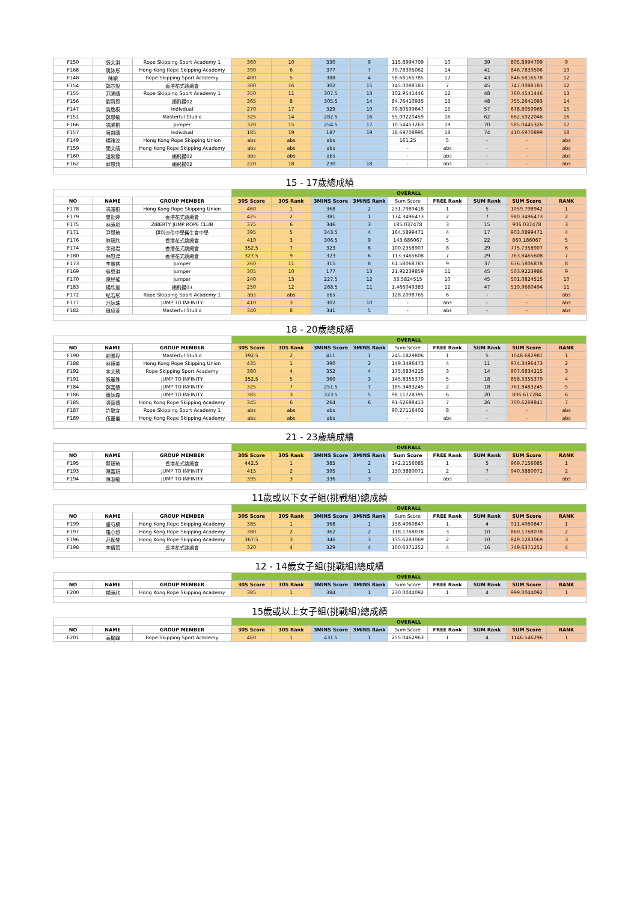| F150 | 張文淇 | Rope Skipping Sport Academy 1 | 360 | 10 | 330 | 9 | 115.8994709 | 10 | 39 | 805.8994709 | 9 |
| F168 | 庾詠彤 | Hong Kong Rope Skipping Academy | 390 | 6 | 377 | 7 | 79.78395062 | 14 | 41 | 846.7839506 | 10 |
| F148 | 陳穎 | Rope Skipping Sport Academy | 400 | 5 | 388 | 4 | 58.68165785 | 17 | 43 | 846.6816578 | 12 |
| F154 | 鄭芯悅 | 香港花式跳繩會 | 300 | 16 | 302 | 15 | 145.0088183 | 7 | 45 | 747.0088183 | 12 |
| F155 | 范睎晴 | Rope Skipping Sport Academy 1 | 350 | 11 | 307.5 | 13 | 102.9541446 | 12 | 48 | 760.4541446 | 13 |
| F156 | 劉莉恩 | 繩飛揚02 | 365 | 8 | 305.5 | 14 | 84.76410935 | 13 | 48 | 755.2641093 | 14 |
| F147 | 吳逸桐 | Indivdual | 270 | 17 | 329 | 10 | 79.80599647 | 15 | 57 | 678.8059965 | 15 |
| F151 | 鄭恩敏 | Masterful Studio | 325 | 14 | 282.5 | 16 | 55.00220459 | 16 | 62 | 662.5022046 | 16 |
| F166 | 馮晞桐 | Jumper | 320 | 15 | 254.5 | 17 | 10.54453263 | 19 | 70 | 585.0445326 | 17 |
| F157 | 陳凱晴 | Indivdual | 185 | 19 | 187 | 19 | 38.69708995 | 18 | 74 | 410.6970899 | 18 |
| F149 | 楊雅汶 | Hong Kong Rope Skipping Union | abs | abs | abs | | 161.25 | 5 | - | - | abs |
| F159 | 關文晴 | Hong Kong Rope Skipping Academy | abs | abs | abs | | - | abs | - | - | abs |
| F160 | 溫婉蓉 | 繩飛揚02 | abs | abs | abs | | - | abs | - | - | abs |
| F162 | 郭恩錡 | 繩飛揚02 | 220 | 18 | 230 | 18 | - | abs | - | - | abs |
| 15 - 17歲總成績 | | | | | | | | | | | |
| | | | OVERALL | | | | | | | | |
| NO | NAME | GROUP MEMBER | 30S Score | 30S Rank | 3MINS Score | 3MINS Rank | Sum Score | FREE Rank | SUM Rank | SUM Score | RANK |
| F178 | 馮濡桐 | Hong Kong Rope Skipping Union | 460 | 1 | 368 | 2 | 231.7989418 | 1 | 5 | 1059.798942 | 1 |
| F179 | 曾鈺婷 | 香港花式跳繩會 | 425 | 2 | 381 | 1 | 174.3496473 | 2 | 7 | 980.3496473 | 2 |
| F175 | 林曉彤 | ZIBERTY JUMP ROPE CLUB | 375 | 6 | 346 | 3 | 185.037478 | 3 | 15 | 906.037478 | 3 |
| F171 | 尹恩琦 | 伊利沙伯中學舊生會中學 | 395 | 5 | 343.5 | 4 | 164.5899471 | 4 | 17 | 903.0899471 | 4 |
| F176 | 林穎欣 | 香港花式跳繩會 | 410 | 3 | 306.5 | 9 | 143.686067 | 5 | 22 | 860.186067 | 5 |
| F174 | 李宛君 | 香港花式跳繩會 | 352.5 | 7 | 323 | 6 | 100.2358907 | 8 | 29 | 775.7358907 | 6 |
| F180 | 林慰津 | 香港花式跳繩會 | 327.5 | 9 | 323 | 6 | 113.3465608 | 7 | 29 | 763.8465608 | 7 |
| F173 | 李慧慈 | Jumper | 260 | 11 | 315 | 8 | 61.58068783 | 9 | 37 | 636.5806878 | 8 |
| F169 | 吳慇淇 | Jumper | 305 | 10 | 177 | 13 | 21.92239859 | 11 | 45 | 503.9223986 | 9 |
| F170 | 陳綽瑤 | Jumper | 240 | 13 | 227.5 | 12 | 33.5824515 | 10 | 45 | 501.0824515 | 10 |
| F183 | 楊欣嵐 | 繩飛揚03 | 250 | 12 | 268.5 | 11 | 1.466049383 | 12 | 47 | 519.9660494 | 11 |
| F172 | 紀若彤 | Rope Skipping Sport Academy 1 | abs | abs | abs | | 128.2098765 | 6 | - | - | abs |
| F177 | 池詠珠 | JUMP TO INFINITY | 410 | 3 | 302 | 10 | - | abs | - | - | abs |
| F182 | 周紹萱 | Masterful Studio | 340 | 8 | 341 | 5 | - | abs | - | - | abs |
| 18 - 20歲總成績 | | | | | | | | | | | |
| | | | OVERALL | | | | | | | | |
| NO | NAME | GROUP MEMBER | 30S Score | 30S Rank | 3MINS Score | 3MINS Rank | Sum Score | FREE Rank | SUM Rank | SUM Score | RANK |
| F190 | 劉灝程 | Masterful Studio | 392.5 | 2 | 411 | 1 | 245.1829806 | 1 | 5 | 1048.682981 | 1 |
| F188 | 林臻美 | Hong Kong Rope Skipping Union | 435 | 1 | 390 | 2 | 149.3496473 | 4 | 11 | 974.3496473 | 2 |
| F192 | 李文琇 | Rope Skipping Sport Academy | 380 | 4 | 352 | 4 | 175.6834215 | 3 | 14 | 907.6834215 | 3 |
| F191 | 張麗珠 | JUMP TO INFINITY | 352.5 | 5 | 360 | 3 | 145.8355379 | 5 | 18 | 858.3355379 | 4 |
| F184 | 鄭嘉慧 | JUMP TO INFINITY | 325 | 7 | 251.5 | 7 | 185.3483245 | 2 | 18 | 761.8483245 | 5 |
| F186 | 簡詠森 | JUMP TO INFINITY | 385 | 3 | 323.5 | 5 | 98.11728395 | 6 | 20 | 806.617284 | 6 |
| F185 | 張藝禧 | Hong Kong Rope Skipping Academy | 345 | 6 | 264 | 6 | 91.62698413 | 7 | 26 | 700.6269841 | 7 |
| F187 | 許敬宜 | Rope Skipping Sport Academy 1 | abs | abs | abs | | 90.27116402 | 8 | - | - | abs |
| F189 | 伍曼儀 | Hong Kong Rope Skipping Academy | abs | abs | abs | | - | abs | - | - | abs |
| 21 - 23歲總成績 | | | | | | | | | | | |
| | | | OVERALL | | | | | | | | |
| NO | NAME | GROUP MEMBER | 30S Score | 30S Rank | 3MINS Score | 3MINS Rank | Sum Score | FREE Rank | SUM Rank | SUM Score | RANK |
| F195 | 蔡穎琦 | 香港花式跳繩會 | 442.5 | 1 | 385 | 2 | 142.2156085 | 1 | 5 | 969.7156085 | 1 |
| F193 | 陳嘉穎 | JUMP TO INFINITY | 415 | 2 | 395 | 1 | 130.3880071 | 2 | 7 | 940.3880071 | 2 |
| F194 | 陳淑敏 | JUMP TO INFINITY | 395 | 3 | 336 | 3 | - | abs | - | - | abs |
| 11歲或以下女子組(挑戰組)總成績 | | | | | | | | | | | |
| | | | OVERALL | | | | | | | | |
| NO | NAME | GROUP MEMBER | 30S Score | 30S Rank | 3MINS Score | 3MINS Rank | Sum Score | FREE Rank | SUM Rank | SUM Score | RANK |
| F199 | 盧芍橋 | Hong Kong Rope Skipping Academy | 385 | 1 | 368 | 1 | 158.4060847 | 1 | 4 | 911.4060847 | 1 |
| F197 | 羅心悠 | Hong Kong Rope Skipping Academy | 380 | 2 | 362 | 2 | 118.1768078 | 3 | 10 | 860.1768078 | 2 |
| F196 | 范珈瑩 | Hong Kong Rope Skipping Academy | 367.5 | 3 | 346 | 3 | 135.6283069 | 2 | 10 | 849.1283069 | 3 |
| F198 | 李倩賢 | 香港花式跳繩會 | 320 | 4 | 329 | 4 | 100.6371252 | 4 | 16 | 749.6371252 | 4 |
| 12 - 14歲女子組(挑戰組)總成績 | | | | | | | | | | | |
| | | | OVERALL | | | | | | | | |
| NO | NAME | GROUP MEMBER | 30S Score | 30S Rank | 3MINS Score | 3MINS Rank | Sum Score | FREE Rank | SUM Rank | SUM Score | RANK |
| F200 | 楊曉欣 | Hong Kong Rope Skipping Academy | 385 | 1 | 384 | 1 | 230.0044092 | 1 | 4 | 999.0044092 | 1 |
| 15歲或以上女子組(挑戰組)總成績 | | | | | | | | | | | |
| | | | OVERALL | | | | | | | | |
| NO | NAME | GROUP MEMBER | 30S Score | 30S Rank | 3MINS Score | 3MINS Rank | Sum Score | FREE Rank | SUM Rank | SUM Score | RANK |
| F201 | 高榆峰 | Rope Skipping Sport Academy | 460 | 1 | 431.5 | 1 | 255.0462963 | 1 | 4 | 1146.546296 | 1 |